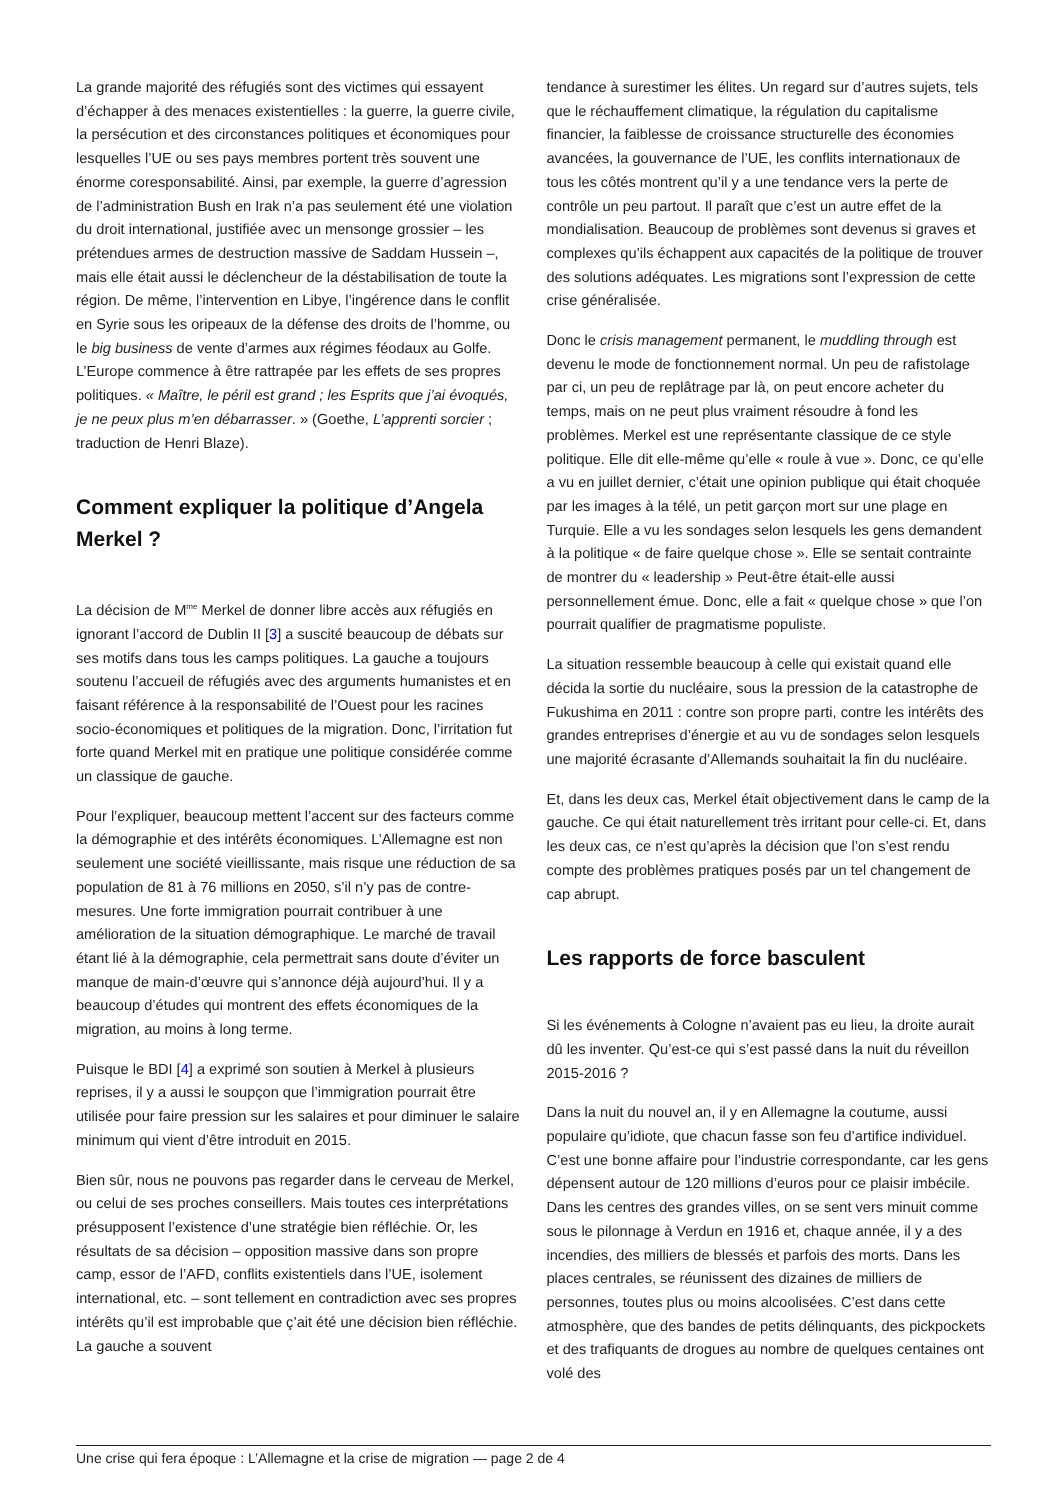La grande majorité des réfugiés sont des victimes qui essayent d’échapper à des menaces existentielles : la guerre, la guerre civile, la persécution et des circonstances politiques et économiques pour lesquelles l’UE ou ses pays membres portent très souvent une énorme coresponsabilité. Ainsi, par exemple, la guerre d’agression de l’administration Bush en Irak n’a pas seulement été une violation du droit international, justifiée avec un mensonge grossier – les prétendues armes de destruction massive de Saddam Hussein –, mais elle était aussi le déclencheur de la déstabilisation de toute la région. De même, l’intervention en Libye, l’ingérence dans le conflit en Syrie sous les oripeaux de la défense des droits de l’homme, ou le big business de vente d’armes aux régimes féodaux au Golfe. L’Europe commence à être rattrapée par les effets de ses propres politiques. « Maître, le péril est grand ; les Esprits que j’ai évoqués, je ne peux plus m’en débarrasser. » (Goethe, L’apprenti sorcier ; traduction de Henri Blaze).
Comment expliquer la politique d’Angela Merkel ?
La décision de M<sup>me</sup> Merkel de donner libre accès aux réfugiés en ignorant l’accord de Dublin II [3] a suscité beaucoup de débats sur ses motifs dans tous les camps politiques. La gauche a toujours soutenu l’accueil de réfugiés avec des arguments humanistes et en faisant référence à la responsabilité de l’Ouest pour les racines socio-économiques et politiques de la migration. Donc, l’irritation fut forte quand Merkel mit en pratique une politique considérée comme un classique de gauche.
Pour l’expliquer, beaucoup mettent l’accent sur des facteurs comme la démographie et des intérêts économiques. L’Allemagne est non seulement une société vieillissante, mais risque une réduction de sa population de 81 à 76 millions en 2050, s’il n’y pas de contre-mesures. Une forte immigration pourrait contribuer à une amélioration de la situation démographique. Le marché de travail étant lié à la démographie, cela permettrait sans doute d’éviter un manque de main-d’œuvre qui s’annonce déjà aujourd’hui. Il y a beaucoup d’études qui montrent des effets économiques de la migration, au moins à long terme.
Puisque le BDI [4] a exprimé son soutien à Merkel à plusieurs reprises, il y a aussi le soupçon que l’immigration pourrait être utilisée pour faire pression sur les salaires et pour diminuer le salaire minimum qui vient d’être introduit en 2015.
Bien sûr, nous ne pouvons pas regarder dans le cerveau de Merkel, ou celui de ses proches conseillers. Mais toutes ces interprétations présupposent l’existence d’une stratégie bien réfléchie. Or, les résultats de sa décision – opposition massive dans son propre camp, essor de l’AFD, conflits existentiels dans l’UE, isolement international, etc. – sont tellement en contradiction avec ses propres intérêts qu’il est improbable que ç’ait été une décision bien réfléchie. La gauche a souvent
tendance à surestimer les élites. Un regard sur d’autres sujets, tels que le réchauffement climatique, la régulation du capitalisme financier, la faiblesse de croissance structurelle des économies avancées, la gouvernance de l’UE, les conflits internationaux de tous les côtés montrent qu’il y a une tendance vers la perte de contrôle un peu partout. Il paraît que c’est un autre effet de la mondialisation. Beaucoup de problèmes sont devenus si graves et complexes qu’ils échappent aux capacités de la politique de trouver des solutions adéquates. Les migrations sont l’expression de cette crise généralisée.
Donc le crisis management permanent, le muddling through est devenu le mode de fonctionnement normal. Un peu de rafistolage par ci, un peu de replâtrage par là, on peut encore acheter du temps, mais on ne peut plus vraiment résoudre à fond les problèmes. Merkel est une représentante classique de ce style politique. Elle dit elle-même qu’elle « roule à vue ». Donc, ce qu’elle a vu en juillet dernier, c’était une opinion publique qui était choquée par les images à la télé, un petit garçon mort sur une plage en Turquie. Elle a vu les sondages selon lesquels les gens demandent à la politique « de faire quelque chose ». Elle se sentait contrainte de montrer du « leadership » Peut-être était-elle aussi personnellement émue. Donc, elle a fait « quelque chose » que l’on pourrait qualifier de pragmatisme populiste.
La situation ressemble beaucoup à celle qui existait quand elle décida la sortie du nucléaire, sous la pression de la catastrophe de Fukushima en 2011 : contre son propre parti, contre les intérêts des grandes entreprises d’énergie et au vu de sondages selon lesquels une majorité écrasante d’Allemands souhaitait la fin du nucléaire.
Et, dans les deux cas, Merkel était objectivement dans le camp de la gauche. Ce qui était naturellement très irritant pour celle-ci. Et, dans les deux cas, ce n’est qu’après la décision que l’on s’est rendu compte des problèmes pratiques posés par un tel changement de cap abrupt.
Les rapports de force basculent
Si les événements à Cologne n’avaient pas eu lieu, la droite aurait dû les inventer. Qu’est-ce qui s’est passé dans la nuit du réveillon 2015-2016 ?
Dans la nuit du nouvel an, il y en Allemagne la coutume, aussi populaire qu’idiote, que chacun fasse son feu d’artifice individuel. C’est une bonne affaire pour l’industrie correspondante, car les gens dépensent autour de 120 millions d’euros pour ce plaisir imbécile. Dans les centres des grandes villes, on se sent vers minuit comme sous le pilonnage à Verdun en 1916 et, chaque année, il y a des incendies, des milliers de blessés et parfois des morts. Dans les places centrales, se réunissent des dizaines de milliers de personnes, toutes plus ou moins alcoolisées. C’est dans cette atmosphère, que des bandes de petits délinquants, des pickpockets et des trafiquants de drogues au nombre de quelques centaines ont volé des
Une crise qui fera époque : L’Allemagne et la crise de migration — page 2 de 4